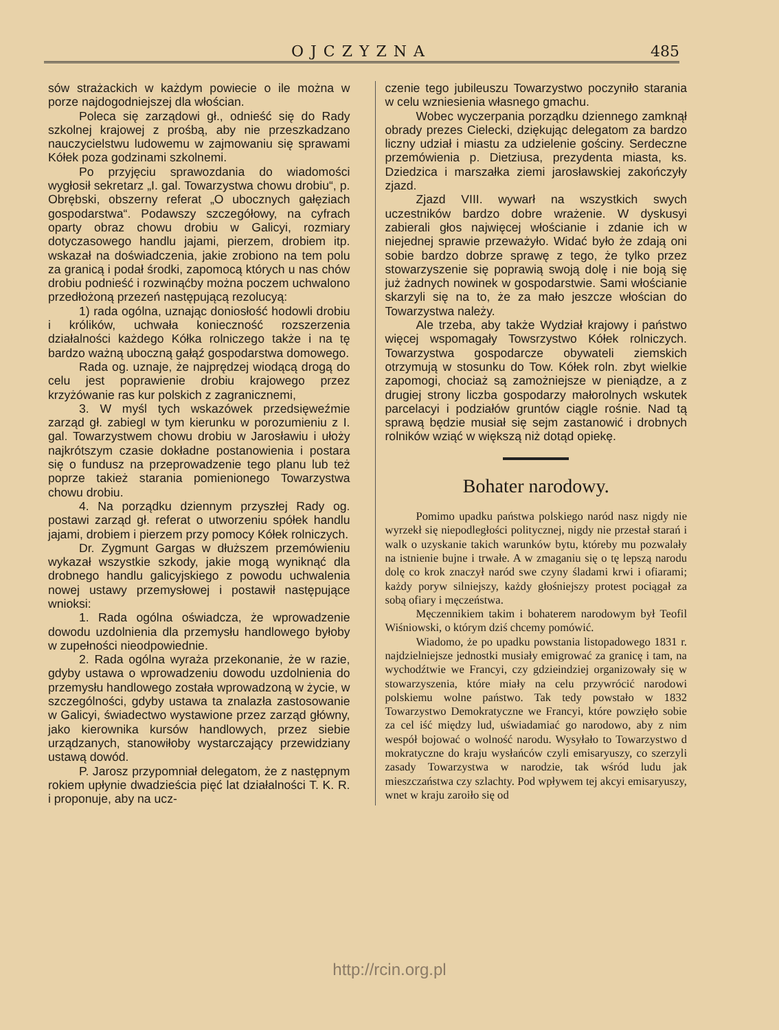OJCZYZNA 485
sów strażackich w każdym powiecie o ile można w porze najdogodniejszej dla włościan.
Poleca się zarządowi gł., odnieść się do Rady szkolnej krajowej z prośbą, aby nie przeszkadzano nauczycielstwu ludowemu w zajmowaniu się sprawami Kółek poza godzinami szkolnemi.
Po przyjęciu sprawozdania do wiadomości wygłosił sekretarz „I. gal. Towarzystwa chowu drobiu“, p. Obrębski, obszerny referat „O ubocznych gałęziach gospodarstwa“. Podawszy szczegółowy, na cyfrach oparty obraz chowu drobiu w Galicyi, rozmiary dotyczasowego handlu jajami, pierzem, drobiem itp. wskazał na doświadczenia, jakie zrobiono na tem polu za granicą i podał środki, zapomocą których u nas chów drobiu podnieść i rozwinąćby można poczem uchwalono przedłożoną przezeń następującą rezolucyą:
1) rada ogólna, uznając doniosłość hodowli drobiu i królików, uchwała konieczność rozszerzenia działalności każdego Kółka rolniczego także i na tę bardzo ważną uboczną gałąź gospodarstwa domowego.
Rada og. uznaje, że najprędzej wiodącą drogą do celu jest poprawienie drobiu krajowego przez krzyżówanie ras kur polskich z zagranicznemi,
3. W myśl tych wskazówek przedsięweźmie zarząd gł. zabiegl w tym kierunku w porozumieniu z I. gal. Towarzystwem chowu drobiu w Jarosławiu i ułoży najkrótszym czasie dokładne postanowienia i postara się o fundusz na przeprowadzenie tego planu lub też poprze takież starania pomienionego Towarzystwa chowu drobiu.
4. Na porządku dziennym przyszłej Rady og. postawi zarząd gł. referat o utworzeniu spółek handlu jajami, drobiem i pierzem przy pomocy Kółek rolniczych.
Dr. Zygmunt Gargas w dłuższem przemówieniu wykazał wszystkie szkody, jakie mogą wyniknąć dla drobnego handlu galicyjskiego z powodu uchwalenia nowej ustawy przemysłowej i postawił następujące wnioksi:
1. Rada ogólna oświadcza, że wprowadzenie dowodu uzdolnienia dla przemysłu handlowego byłoby w zupełności nieodpowiednie.
2. Rada ogólna wyraża przekonanie, że w razie, gdyby ustawa o wprowadzeniu dowodu uzdolnienia do przemysłu handlowego została wprowadzoną w życie, w szczególności, gdyby ustawa ta znalazła zastosowanie w Galicyi, świadectwo wystawione przez zarząd główny, jako kierownika kursów handlowych, przez siebie urządzanych, stanowiłoby wystarczający przewidziany ustawą dowód.
P. Jarosz przypomniał delegatom, że z następnym rokiem upłynie dwadzieścia pięć lat działalności T. K. R. i proponuje, aby na ucz-
czenie tego jubileuszu Towarzystwo poczyniło starania w celu wzniesienia własnego gmachu.
Wobec wyczerpania porządku dziennego zamknął obrady prezes Cielecki, dziękując delegatom za bardzo liczny udział i miastu za udzielenie gościny. Serdeczne przemówienia p. Dietziusa, prezydenta miasta, ks. Dziedzica i marszałka ziemi jarosławskiej zakończyły zjazd.
Zjazd VIII. wywarł na wszystkich swych uczestników bardzo dobre wrażenie. W dyskusyi zabierali głos najwięcej włościanie i zdanie ich w niejednej sprawie przeważyło. Widać było że zdają oni sobie bardzo dobrze sprawę z tego, że tylko przez stowarzyszenie się poprawią swoją dolę i nie boją się już żadnych nowinek w gospodarstwie. Sami włościanie skarzyli się na to, że za mało jeszcze włościan do Towarzystwa należy.
Ale trzeba, aby także Wydział krajowy i państwo więcej wspomagały Towsrzystwo Kółek rolniczych. Towarzystwa gospodarcze obywateli ziemskich otrzymują w stosunku do Tow. Kółek roln. zbyt wielkie zapomogi, chociaż są zamożniejsze w pieniądze, a z drugiej strony liczba gospodarzy małorolnych wskutek parcelacyi i podziałów gruntów ciągle rośnie. Nad tą sprawą będzie musiał się sejm zastanowić i drobnych rolników wziąć w większą niż dotąd opiekę.
Bohater narodowy.
Pomimo upadku państwa polskiego naród nasz nigdy nie wyrzekł się niepodległości politycznej, nigdy nie przestał starań i walk o uzyskanie takich warunków bytu, któreby mu pozwalały na istnienie bujne i trwałe. A w zmaganiu się o tę lepszą narodu dolę co krok znaczył naród swe czyny śladami krwi i ofiarami; każdy poryw silniejszy, każdy głośniejszy protest pociągał za sobą ofiary i męczeństwa.
Męczennikiem takim i bohaterem narodowym był Teofil Wiśniowski, o którym dziś chcemy pomówić.
Wiadomo, że po upadku powstania listopadowego 1831 r. najdzielniejsze jednostki musiały emigrować za granicę i tam, na wychodźtwie we Francyi, czy gdzieindziej organizowały się w stowarzyszenia, które miały na celu przywrócić narodowi polskiemu wolne państwo. Tak tedy powstało w 1832 Towarzystwo Demokratyczne we Francyi, które powzięło sobie za cel iść między lud, uświadamiać go narodowo, aby z nim wespół bojować o wolność narodu. Wysyłało to Towarzystwo d mokratyczne do kraju wysłańców czyli emisaryuszy, co szerzyli zasady Towarzystwa w narodzie, tak wśród ludu jak mieszczaństwa czy szlachty. Pod wpływem tej akcyi emisaryuszy, wnet w kraju zaroiło się od
http://rcin.org.pl